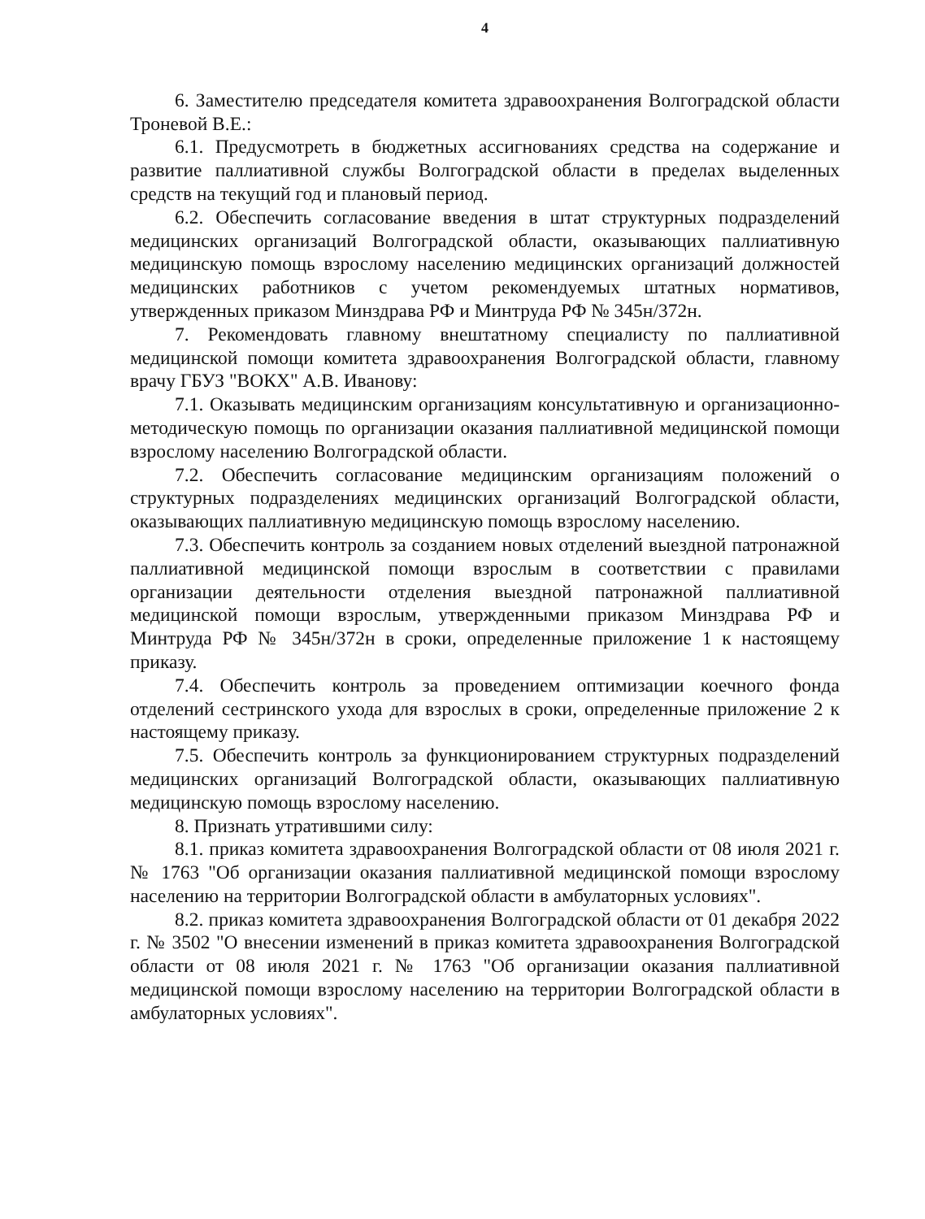4
6. Заместителю председателя комитета здравоохранения Волгоградской области Троневой В.Е.:
6.1. Предусмотреть в бюджетных ассигнованиях средства на содержание и развитие паллиативной службы Волгоградской области в пределах выделенных средств на текущий год и плановый период.
6.2. Обеспечить согласование введения в штат структурных подразделений медицинских организаций Волгоградской области, оказывающих паллиативную медицинскую помощь взрослому населению медицинских организаций должностей медицинских работников с учетом рекомендуемых штатных нормативов, утвержденных приказом Минздрава РФ и Минтруда РФ № 345н/372н.
7. Рекомендовать главному внештатному специалисту по паллиативной медицинской помощи комитета здравоохранения Волгоградской области, главному врачу ГБУЗ "ВОКХ" А.В. Иванову:
7.1. Оказывать медицинским организациям консультативную и организационно-методическую помощь по организации оказания паллиативной медицинской помощи взрослому населению Волгоградской области.
7.2. Обеспечить согласование медицинским организациям положений о структурных подразделениях медицинских организаций Волгоградской области, оказывающих паллиативную медицинскую помощь взрослому населению.
7.3. Обеспечить контроль за созданием новых отделений выездной патронажной паллиативной медицинской помощи взрослым в соответствии с правилами организации деятельности отделения выездной патронажной паллиативной медицинской помощи взрослым, утвержденными приказом Минздрава РФ и Минтруда РФ № 345н/372н в сроки, определенные приложение 1 к настоящему приказу.
7.4. Обеспечить контроль за проведением оптимизации коечного фонда отделений сестринского ухода для взрослых в сроки, определенные приложение 2 к настоящему приказу.
7.5. Обеспечить контроль за функционированием структурных подразделений медицинских организаций Волгоградской области, оказывающих паллиативную медицинскую помощь взрослому населению.
8. Признать утратившими силу:
8.1. приказ комитета здравоохранения Волгоградской области от 08 июля 2021 г. № 1763 "Об организации оказания паллиативной медицинской помощи взрослому населению на территории Волгоградской области в амбулаторных условиях".
8.2. приказ комитета здравоохранения Волгоградской области от 01 декабря 2022 г. № 3502 "О внесении изменений в приказ комитета здравоохранения Волгоградской области от 08 июля 2021 г. № 1763 "Об организации оказания паллиативной медицинской помощи взрослому населению на территории Волгоградской области в амбулаторных условиях".